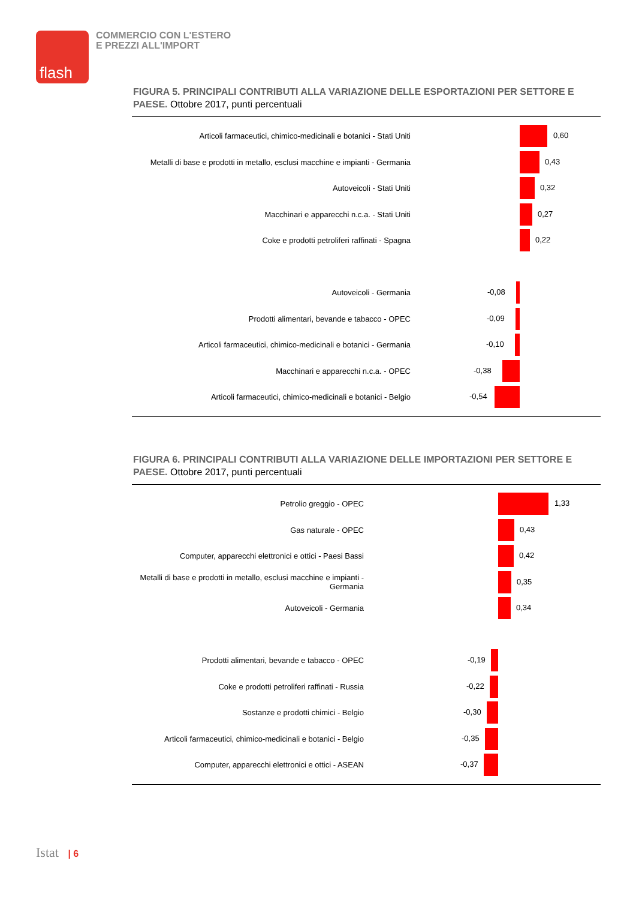flash
COMMERCIO CON L'ESTERO
E PREZZI ALL'IMPORT
FIGURA 5. PRINCIPALI CONTRIBUTI ALLA VARIAZIONE DELLE ESPORTAZIONI PER SETTORE E PAESE. Ottobre 2017, punti percentuali
Articoli farmaceutici, chimico-medicinali e botanici - Stati Uniti
0,60
Metalli di base e prodotti in metallo, esclusi macchine e impianti - Germania
0,43
Autoveicoli - Stati Uniti
0,32
Macchinari e apparecchi n.c.a. - Stati Uniti
0,27
Coke e prodotti petroliferi raffinati - Spagna
0,22
Autoveicoli - Germania
-0,08
Prodotti alimentari, bevande e tabacco - OPEC
-0,09
Articoli farmaceutici, chimico-medicinali e botanici - Germania
-0,10
Macchinari e apparecchi n.c.a. - OPEC
-0,38
Articoli farmaceutici, chimico-medicinali e botanici - Belgio
-0,54
FIGURA 6. PRINCIPALI CONTRIBUTI ALLA VARIAZIONE DELLE IMPORTAZIONI PER SETTORE E PAESE. Ottobre 2017, punti percentuali
Petrolio greggio - OPEC
1,33
Gas naturale - OPEC
0,43
Computer, apparecchi elettronici e ottici - Paesi Bassi
0,42
Metalli di base e prodotti in metallo, esclusi macchine e impianti - Germania
0,35
Autoveicoli - Germania
0,34
Prodotti alimentari, bevande e tabacco - OPEC
-0,19
Coke e prodotti petroliferi raffinati - Russia
-0,22
Sostanze e prodotti chimici - Belgio
-0,30
Articoli farmaceutici, chimico-medicinali e botanici - Belgio
-0,35
Computer, apparecchi elettronici e ottici - ASEAN
-0,37
Istat | 6